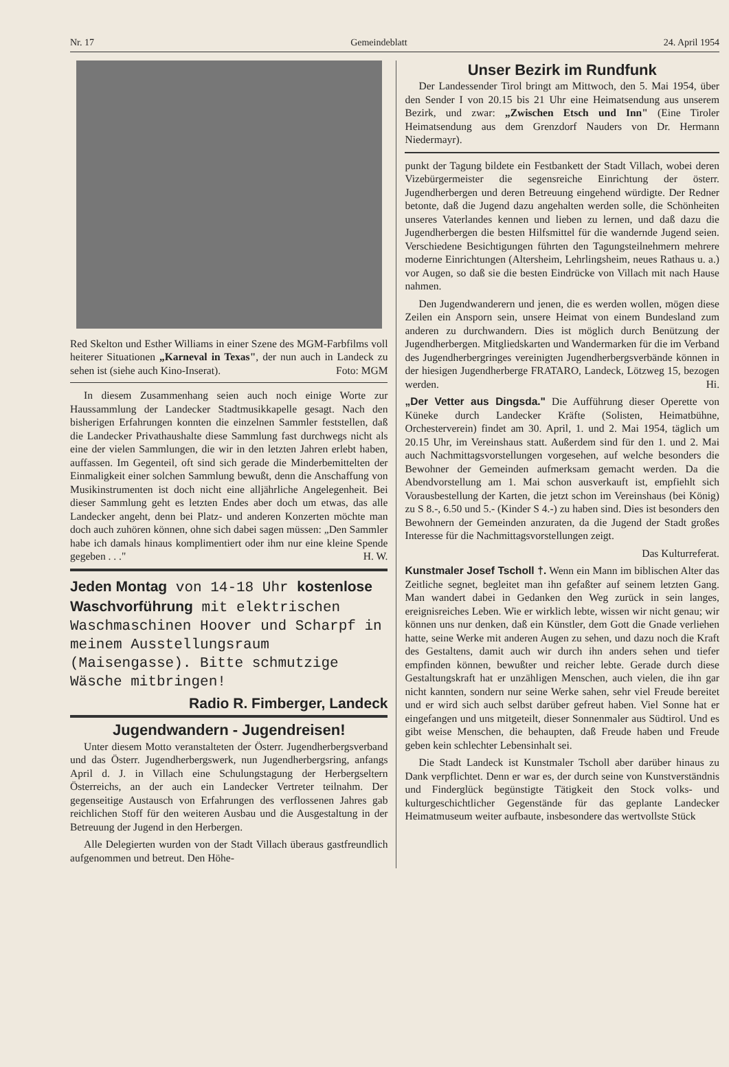Nr. 17 Gemeindeblatt 24. April 1954
Red Skelton und Esther Williams in einer Szene des MGM-Farbfilms voll heiterer Situationen „Karneval in Texas", der nun auch in Landeck zu sehen ist (siehe auch Kino-Inserat). Foto: MGM
In diesem Zusammenhang seien auch noch einige Worte zur Haussammlung der Landecker Stadtmusikkapelle gesagt. Nach den bisherigen Erfahrungen konnten die einzelnen Sammler feststellen, daß die Landecker Privathaushalte diese Sammlung fast durchwegs nicht als eine der vielen Sammlungen, die wir in den letzten Jahren erlebt haben, auffassen. Im Gegenteil, oft sind sich gerade die Minderbemittelten der Einmaligkeit einer solchen Sammlung bewußt, denn die Anschaffung von Musikinstrumenten ist doch nicht eine alljährliche Angelegenheit. Bei dieser Sammlung geht es letzten Endes aber doch um etwas, das alle Landecker angeht, denn bei Platz- und anderen Konzerten möchte man doch auch zuhören können, ohne sich dabei sagen müssen: „Den Sammler habe ich damals hinaus komplimentiert oder ihm nur eine kleine Spende gegeben . . ." H. W.
Jeden Montag von 14-18 Uhr kostenlose Waschvorführung mit elektrischen Waschmaschinen Hoover und Scharpf in meinem Ausstellungsraum (Maisengasse). Bitte schmutzige Wäsche mitbringen!
Radio R. Fimberger, Landeck
Jugendwandern - Jugendreisen!
Unter diesem Motto veranstalteten der Österr. Jugendherbergsverband und das Österr. Jugendherbergswerk, nun Jugendherbergsring, anfangs April d. J. in Villach eine Schulungstagung der Herbergseltern Österreichs, an der auch ein Landecker Vertreter teilnahm. Der gegenseitige Austausch von Erfahrungen des verflossenen Jahres gab reichlichen Stoff für den weiteren Ausbau und die Ausgestaltung in der Betreuung der Jugend in den Herbergen.
Alle Delegierten wurden von der Stadt Villach überaus gastfreundlich aufgenommen und betreut. Den Höhe-
Unser Bezirk im Rundfunk
Der Landessender Tirol bringt am Mittwoch, den 5. Mai 1954, über den Sender I von 20.15 bis 21 Uhr eine Heimatsendung aus unserem Bezirk, und zwar: „Zwischen Etsch und Inn" (Eine Tiroler Heimatsendung aus dem Grenzdorf Nauders von Dr. Hermann Niedermayr).
punkt der Tagung bildete ein Festbankett der Stadt Villach, wobei deren Vizebürgermeister die segensreiche Einrichtung der österr. Jugendherbergen und deren Betreuung eingehend würdigte. Der Redner betonte, daß die Jugend dazu angehalten werden solle, die Schönheiten unseres Vaterlandes kennen und lieben zu lernen, und daß dazu die Jugendherbergen die besten Hilfsmittel für die wandernde Jugend seien. Verschiedene Besichtigungen führten den Tagungsteilnehmern mehrere moderne Einrichtungen (Altersheim, Lehrlingsheim, neues Rathaus u. a.) vor Augen, so daß sie die besten Eindrücke von Villach mit nach Hause nahmen.
Den Jugendwanderern und jenen, die es werden wollen, mögen diese Zeilen ein Ansporn sein, unsere Heimat von einem Bundesland zum anderen zu durchwandern. Dies ist möglich durch Benützung der Jugendherbergen. Mitgliedskarten und Wandermarken für die im Verband des Jugendherbergringes vereinigten Jugendherbergsverbände können in der hiesigen Jugendherberge FRATARO, Landeck, Lötzweg 15, bezogen werden. Hi.
„Der Vetter aus Dingsda." Die Aufführung dieser Operette von Küneke durch Landecker Kräfte (Solisten, Heimatbühne, Orchesterverein) findet am 30. April, 1. und 2. Mai 1954, täglich um 20.15 Uhr, im Vereinshaus statt. Außerdem sind für den 1. und 2. Mai auch Nachmittagsvorstellungen vorgesehen, auf welche besonders die Bewohner der Gemeinden aufmerksam gemacht werden. Da die Abendvorstellung am 1. Mai schon ausverkauft ist, empfiehlt sich Vorausbestellung der Karten, die jetzt schon im Vereinshaus (bei König) zu S 8.-, 6.50 und 5.- (Kinder S 4.-) zu haben sind. Dies ist besonders den Bewohnern der Gemeinden anzuraten, da die Jugend der Stadt großes Interesse für die Nachmittagsvorstellungen zeigt.
Das Kulturreferat.
Kunstmaler Josef Tscholl †. Wenn ein Mann im biblischen Alter das Zeitliche segnet, begleitet man ihn gefaßter auf seinem letzten Gang. Man wandert dabei in Gedanken den Weg zurück in sein langes, ereignisreiches Leben. Wie er wirklich lebte, wissen wir nicht genau; wir können uns nur denken, daß ein Künstler, dem Gott die Gnade verliehen hatte, seine Werke mit anderen Augen zu sehen, und dazu noch die Kraft des Gestaltens, damit auch wir durch ihn anders sehen und tiefer empfinden können, bewußter und reicher lebte. Gerade durch diese Gestaltungskraft hat er unzähligen Menschen, auch vielen, die ihn gar nicht kannten, sondern nur seine Werke sahen, sehr viel Freude bereitet und er wird sich auch selbst darüber gefreut haben. Viel Sonne hat er eingefangen und uns mitgeteilt, dieser Sonnenmaler aus Südtirol. Und es gibt weise Menschen, die behaupten, daß Freude haben und Freude geben kein schlechter Lebensinhalt sei.
Die Stadt Landeck ist Kunstmaler Tscholl aber darüber hinaus zu Dank verpflichtet. Denn er war es, der durch seine von Kunstverständnis und Finderglück begünstigte Tätigkeit den Stock volks- und kulturgeschichtlicher Gegenstände für das geplante Landecker Heimatmuseum weiter aufbaute, insbesondere das wertvollste Stück